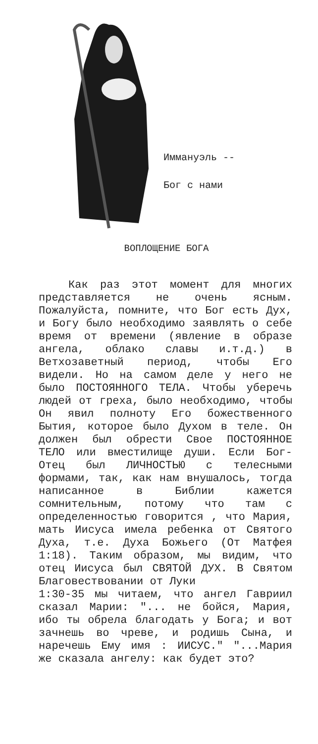Иммануэль --
Бог с нами
ВОПЛОЩЕНИЕ БОГА
Как раз этот момент для многих представляется не очень ясным. Пожалуйста, помните, что Бог есть Дух, и Богу было необходимо заявлять о себе время от времени (явление в образе ангела, облако славы и.т.д.) в Ветхозаветный период, чтобы Его видели. Но на самом деле у него не было ПОСТОЯННОГО ТЕЛА. Чтобы уберечь людей от греха, было необходимо, чтобы Он явил полноту Его божественного Бытия, которое было Духом в теле. Он должен был обрести Свое ПОСТОЯННОЕ ТЕЛО или вместилище души. Если Бог-Отец был ЛИЧНОСТЬЮ с телесными формами, так, как нам внушалось, тогда написанное в Библии кажется сомнительным, потому что там с определенностью говорится , что Мария, мать Иисуса имела ребенка от Святого Духа, т.е. Духа Божьего (От Матфея 1:18). Таким образом, мы видим, что отец Иисуса был СВЯТОЙ ДУХ. В Святом Благовествовании от Луки
1:30-35 мы читаем, что ангел Гавриил сказал Марии: "... не бойся, Мария, ибо ты обрела благодать у Бога; и вот зачнешь во чреве, и родишь Сына, и наречешь Ему имя : ИИСУС." "...Мария же сказала ангелу: как будет это?